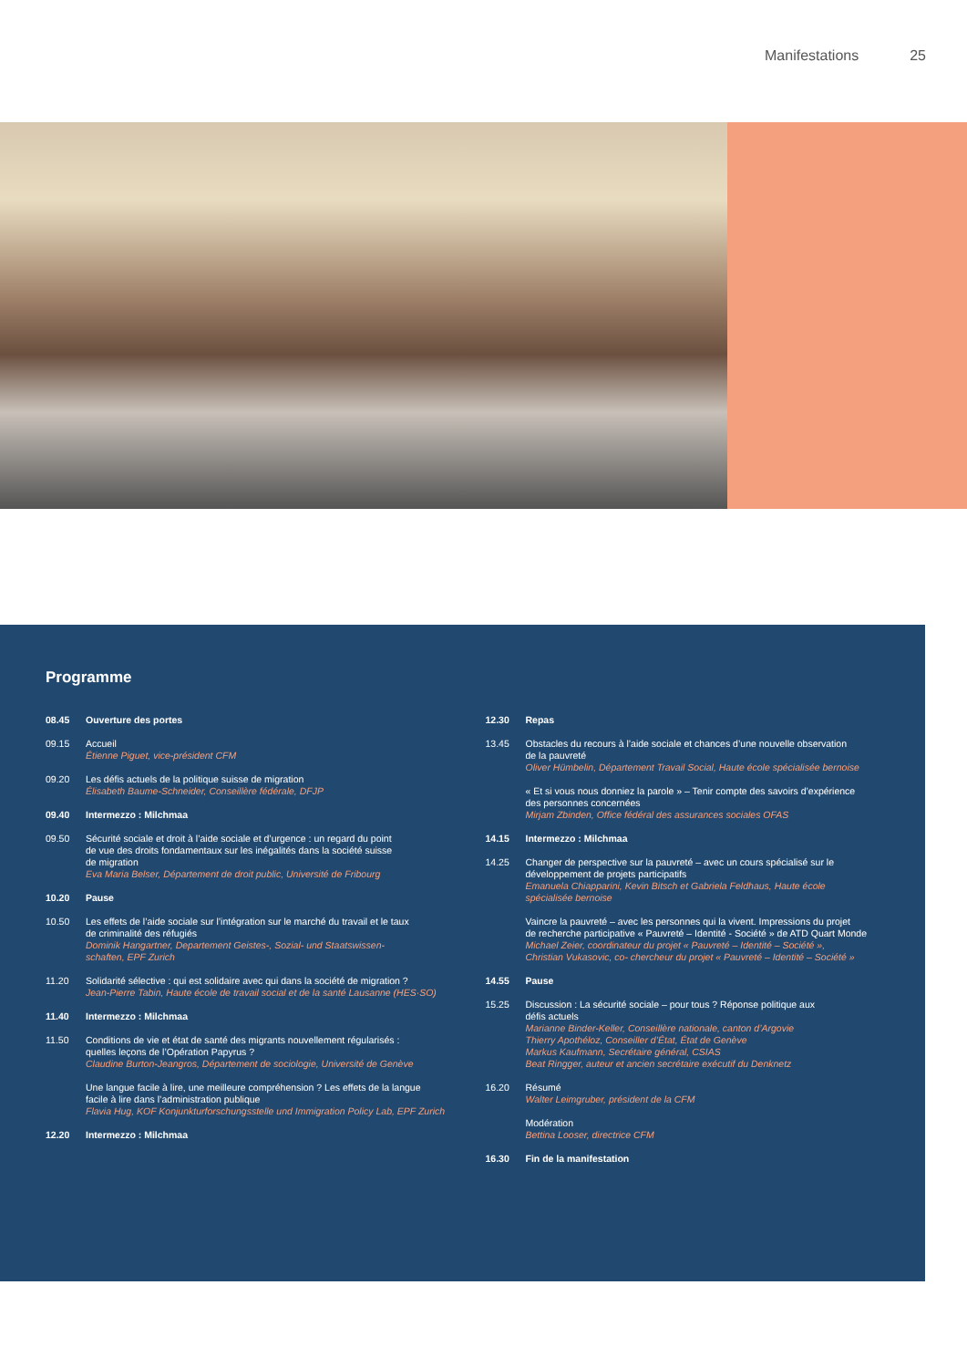Manifestations 25
Programme
08.45 Ouverture des portes
09.15 Accueil
Étienne Piguet, vice-président CFM
09.20 Les défis actuels de la politique suisse de migration
Élisabeth Baume-Schneider, Conseillère fédérale, DFJP
09.40 Intermezzo : Milchmaa
09.50 Sécurité sociale et droit à l’aide sociale et d’urgence : un regard du point
de vue des droits fondamentaux sur les inégalités dans la société suisse
de migration
Eva Maria Belser, Département de droit public, Université de Fribourg
10.20 Pause
10.50 Les effets de l’aide sociale sur l’intégration sur le marché du travail et le taux
de criminalité des réfugiés
Dominik Hangartner, Departement Geistes-, Sozial- und Staatswissen-
schaften, EPF Zurich
11.20 Solidarité sélective : qui est solidaire avec qui dans la société de migration ?
Jean-Pierre Tabin, Haute école de travail social et de la santé Lausanne (HES·SO)
11.40 Intermezzo : Milchmaa
11.50 Conditions de vie et état de santé des migrants nouvellement régularisés :
quelles leçons de l’Opération Papyrus ?
Claudine Burton-Jeangros, Département de sociologie, Université de Genève
Une langue facile à lire, une meilleure compréhension ? Les effets de la langue
facile à lire dans l’administration publique
Flavia Hug, KOF Konjunkturforschungsstelle und Immigration Policy Lab, EPF Zurich
12.20 Intermezzo : Milchmaa
12.30 Repas
13.45 Obstacles du recours à l’aide sociale et chances d’une nouvelle observation
de la pauvreté
Oliver Hümbelin, Département Travail Social, Haute école spécialisée bernoise
« Et si vous nous donniez la parole » – Tenir compte des savoirs d’expérience
des personnes concernées
Mirjam Zbinden, Office fédéral des assurances sociales OFAS
14.15 Intermezzo : Milchmaa
14.25 Changer de perspective sur la pauvreté – avec un cours spécialisé sur le
développement de projets participatifs
Emanuela Chiapparini, Kevin Bitsch et Gabriela Feldhaus, Haute école
spécialisée bernoise
Vaincre la pauvreté – avec les personnes qui la vivent. Impressions du projet
de recherche participative « Pauvreté – Identité - Société » de ATD Quart Monde
Michael Zeier, coordinateur du projet « Pauvreté – Identité – Société »,
Christian Vukasovic, co- chercheur du projet « Pauvreté – Identité – Société »
14.55 Pause
15.25 Discussion : La sécurité sociale – pour tous ? Réponse politique aux
défis actuels
Marianne Binder-Keller, Conseillère nationale, canton d’Argovie
Thierry Apothéloz, Conseiller d’État, État de Genève
Markus Kaufmann, Secrétaire général, CSIAS
Beat Ringger, auteur et ancien secrétaire exécutif du Denknetz
16.20 Résumé
Walter Leimgruber, président de la CFM
Modération
Bettina Looser, directrice CFM
16.30 Fin de la manifestation